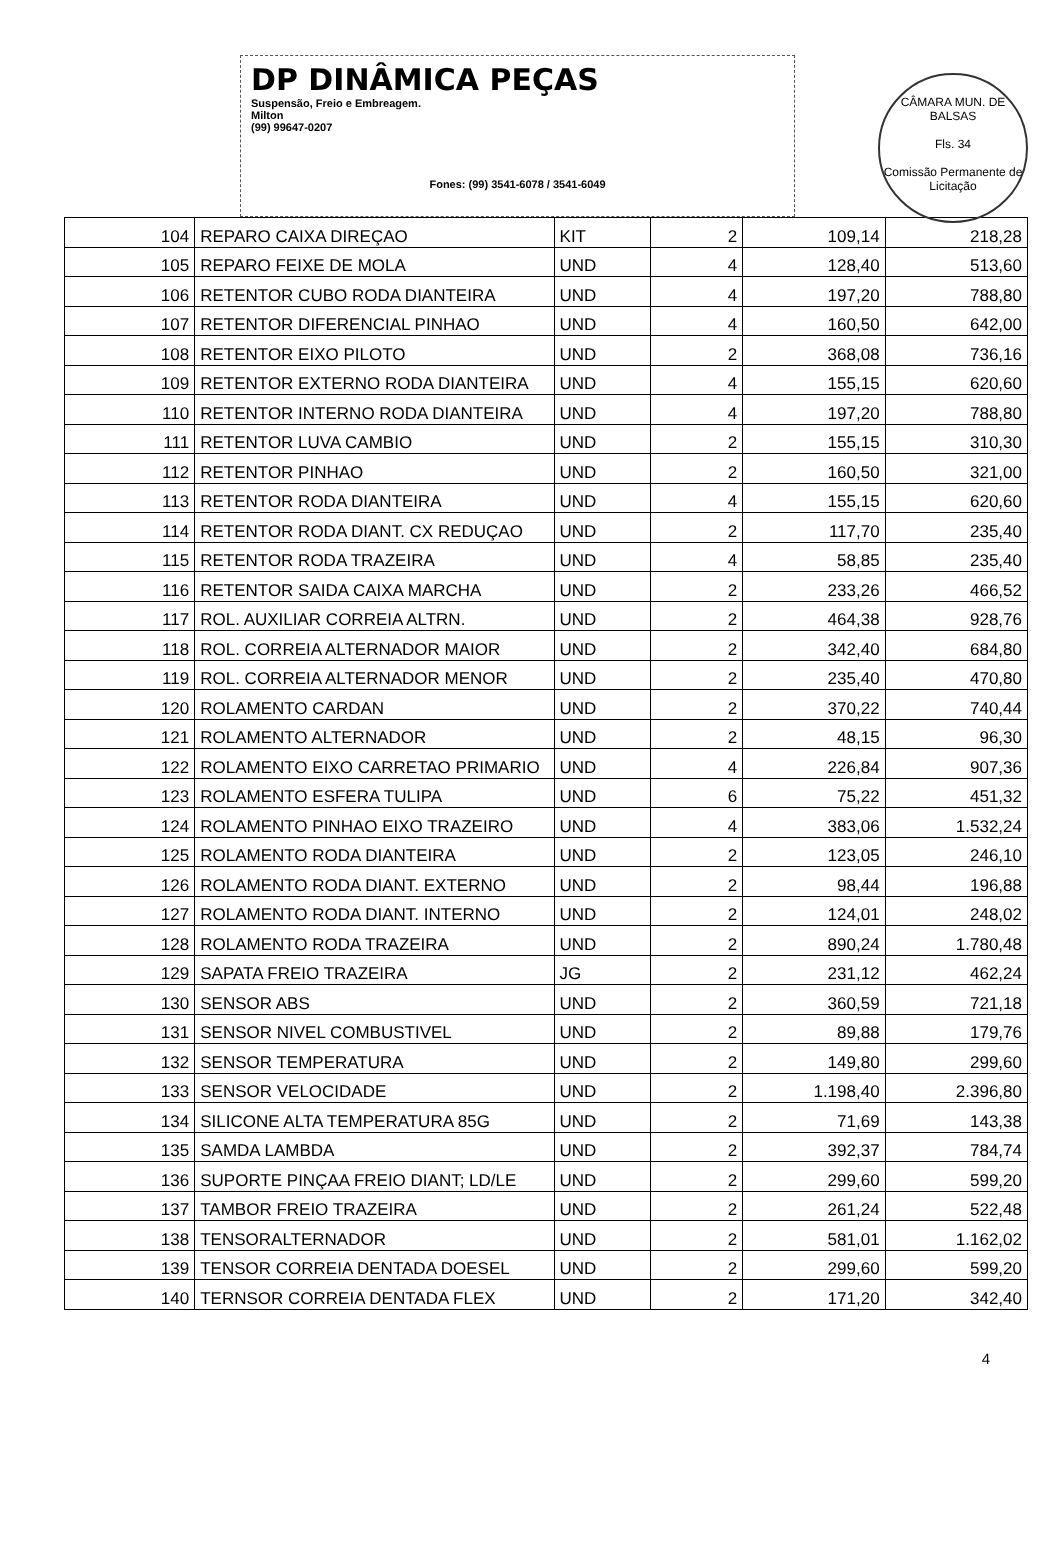CÂMARA MUN. DE BALSAS
Fls. 34
Comissão Permanente de Licitação
DP DINÂMICA PEÇAS
Suspensão, Freio e Embreagem.
Milton
(99) 99647-0207
Fones: (99) 3541-6078 / 3541-6049
| 104 | REPARO CAIXA DIREÇAO | KIT | 2 | 109,14 | 218,28 |
| 105 | REPARO FEIXE DE MOLA | UND | 4 | 128,40 | 513,60 |
| 106 | RETENTOR CUBO RODA DIANTEIRA | UND | 4 | 197,20 | 788,80 |
| 107 | RETENTOR DIFERENCIAL PINHAO | UND | 4 | 160,50 | 642,00 |
| 108 | RETENTOR EIXO PILOTO | UND | 2 | 368,08 | 736,16 |
| 109 | RETENTOR EXTERNO RODA DIANTEIRA | UND | 4 | 155,15 | 620,60 |
| 110 | RETENTOR INTERNO RODA DIANTEIRA | UND | 4 | 197,20 | 788,80 |
| 111 | RETENTOR LUVA CAMBIO | UND | 2 | 155,15 | 310,30 |
| 112 | RETENTOR PINHAO | UND | 2 | 160,50 | 321,00 |
| 113 | RETENTOR RODA DIANTEIRA | UND | 4 | 155,15 | 620,60 |
| 114 | RETENTOR RODA DIANT. CX REDUÇAO | UND | 2 | 117,70 | 235,40 |
| 115 | RETENTOR RODA TRAZEIRA | UND | 4 | 58,85 | 235,40 |
| 116 | RETENTOR SAIDA CAIXA MARCHA | UND | 2 | 233,26 | 466,52 |
| 117 | ROL. AUXILIAR CORREIA ALTRN. | UND | 2 | 464,38 | 928,76 |
| 118 | ROL. CORREIA ALTERNADOR MAIOR | UND | 2 | 342,40 | 684,80 |
| 119 | ROL. CORREIA ALTERNADOR MENOR | UND | 2 | 235,40 | 470,80 |
| 120 | ROLAMENTO CARDAN | UND | 2 | 370,22 | 740,44 |
| 121 | ROLAMENTO ALTERNADOR | UND | 2 | 48,15 | 96,30 |
| 122 | ROLAMENTO EIXO CARRETAO PRIMARIO | UND | 4 | 226,84 | 907,36 |
| 123 | ROLAMENTO ESFERA TULIPA | UND | 6 | 75,22 | 451,32 |
| 124 | ROLAMENTO PINHAO EIXO TRAZEIRO | UND | 4 | 383,06 | 1.532,24 |
| 125 | ROLAMENTO RODA DIANTEIRA | UND | 2 | 123,05 | 246,10 |
| 126 | ROLAMENTO RODA DIANT. EXTERNO | UND | 2 | 98,44 | 196,88 |
| 127 | ROLAMENTO RODA DIANT. INTERNO | UND | 2 | 124,01 | 248,02 |
| 128 | ROLAMENTO RODA TRAZEIRA | UND | 2 | 890,24 | 1.780,48 |
| 129 | SAPATA FREIO TRAZEIRA | JG | 2 | 231,12 | 462,24 |
| 130 | SENSOR ABS | UND | 2 | 360,59 | 721,18 |
| 131 | SENSOR NIVEL COMBUSTIVEL | UND | 2 | 89,88 | 179,76 |
| 132 | SENSOR TEMPERATURA | UND | 2 | 149,80 | 299,60 |
| 133 | SENSOR VELOCIDADE | UND | 2 | 1.198,40 | 2.396,80 |
| 134 | SILICONE ALTA TEMPERATURA 85G | UND | 2 | 71,69 | 143,38 |
| 135 | SAMDA LAMBDA | UND | 2 | 392,37 | 784,74 |
| 136 | SUPORTE PINÇAA FREIO DIANT; LD/LE | UND | 2 | 299,60 | 599,20 |
| 137 | TAMBOR FREIO TRAZEIRA | UND | 2 | 261,24 | 522,48 |
| 138 | TENSORALTERNADOR | UND | 2 | 581,01 | 1.162,02 |
| 139 | TENSOR CORREIA DENTADA DOESEL | UND | 2 | 299,60 | 599,20 |
| 140 | TERNSOR CORREIA DENTADA FLEX | UND | 2 | 171,20 | 342,40 |
4